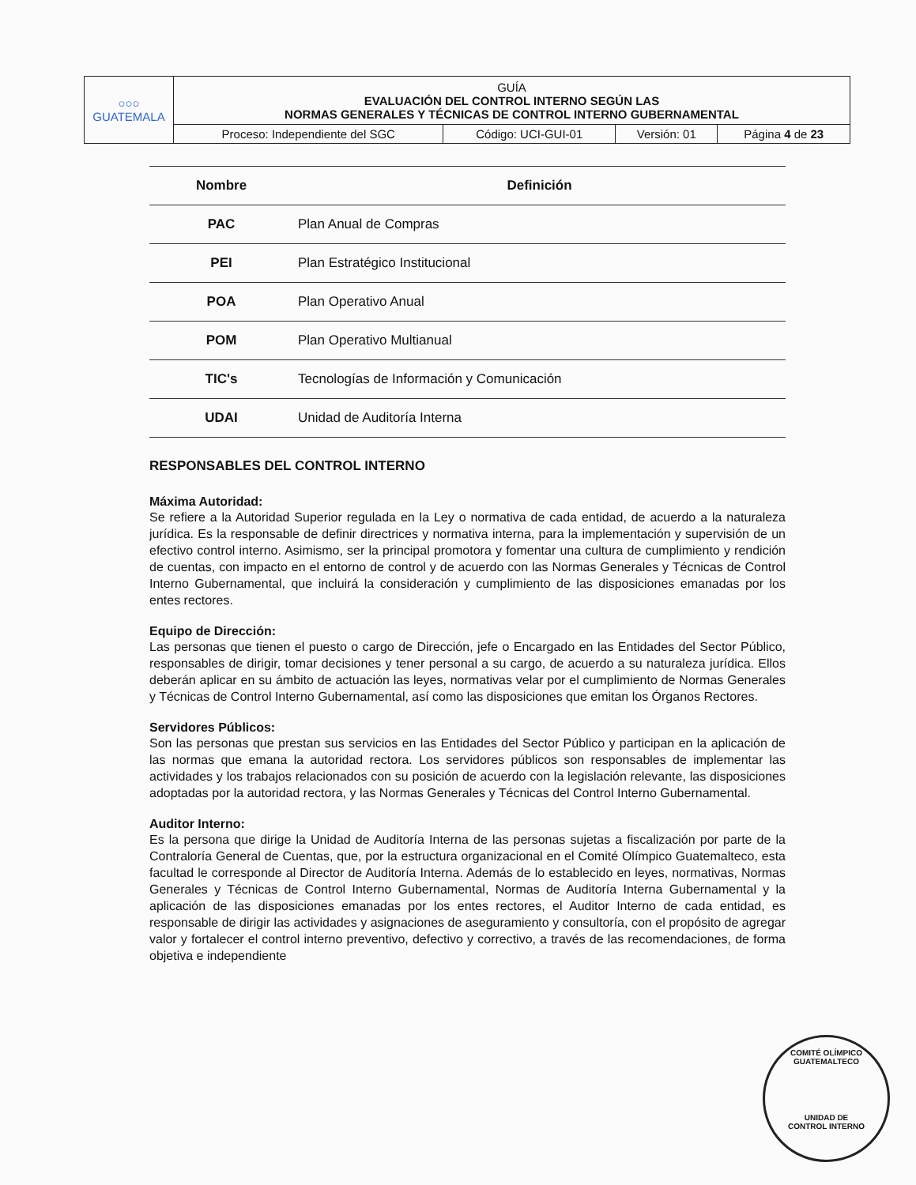| ○○○ GUATEMALA | GUÍA EVALUACIÓN DEL CONTROL INTERNO SEGÚN LAS NORMAS GENERALES Y TÉCNICAS DE CONTROL INTERNO GUBERNAMENTAL | | | |
| | Proceso: Independiente del SGC | Código: UCI-GUI-01 | Versión: 01 | Página 4 de 23 |
| Nombre | Definición |
| --- | --- |
| PAC | Plan Anual de Compras |
| PEI | Plan Estratégico Institucional |
| POA | Plan Operativo Anual |
| POM | Plan Operativo Multianual |
| TIC's | Tecnologías de Información y Comunicación |
| UDAI | Unidad de Auditoría Interna |
RESPONSABLES DEL CONTROL INTERNO
Máxima Autoridad:
Se refiere a la Autoridad Superior regulada en la Ley o normativa de cada entidad, de acuerdo a la naturaleza jurídica. Es la responsable de definir directrices y normativa interna, para la implementación y supervisión de un efectivo control interno. Asimismo, ser la principal promotora y fomentar una cultura de cumplimiento y rendición de cuentas, con impacto en el entorno de control y de acuerdo con las Normas Generales y Técnicas de Control Interno Gubernamental, que incluirá la consideración y cumplimiento de las disposiciones emanadas por los entes rectores.
Equipo de Dirección:
Las personas que tienen el puesto o cargo de Dirección, jefe o Encargado en las Entidades del Sector Público, responsables de dirigir, tomar decisiones y tener personal a su cargo, de acuerdo a su naturaleza jurídica. Ellos deberán aplicar en su ámbito de actuación las leyes, normativas velar por el cumplimiento de Normas Generales y Técnicas de Control Interno Gubernamental, así como las disposiciones que emitan los Órganos Rectores.
Servidores Públicos:
Son las personas que prestan sus servicios en las Entidades del Sector Público y participan en la aplicación de las normas que emana la autoridad rectora. Los servidores públicos son responsables de implementar las actividades y los trabajos relacionados con su posición de acuerdo con la legislación relevante, las disposiciones adoptadas por la autoridad rectora, y las Normas Generales y Técnicas del Control Interno Gubernamental.
Auditor Interno:
Es la persona que dirige la Unidad de Auditoría Interna de las personas sujetas a fiscalización por parte de la Contraloría General de Cuentas, que, por la estructura organizacional en el Comité Olímpico Guatemalteco, esta facultad le corresponde al Director de Auditoría Interna. Además de lo establecido en leyes, normativas, Normas Generales y Técnicas de Control Interno Gubernamental, Normas de Auditoría Interna Gubernamental y la aplicación de las disposiciones emanadas por los entes rectores, el Auditor Interno de cada entidad, es responsable de dirigir las actividades y asignaciones de aseguramiento y consultoría, con el propósito de agregar valor y fortalecer el control interno preventivo, defectivo y correctivo, a través de las recomendaciones, de forma objetiva e independiente
COMITÉ OLÍMPICO GUATEMALTECO
UNIDAD DE
CONTROL INTERNO